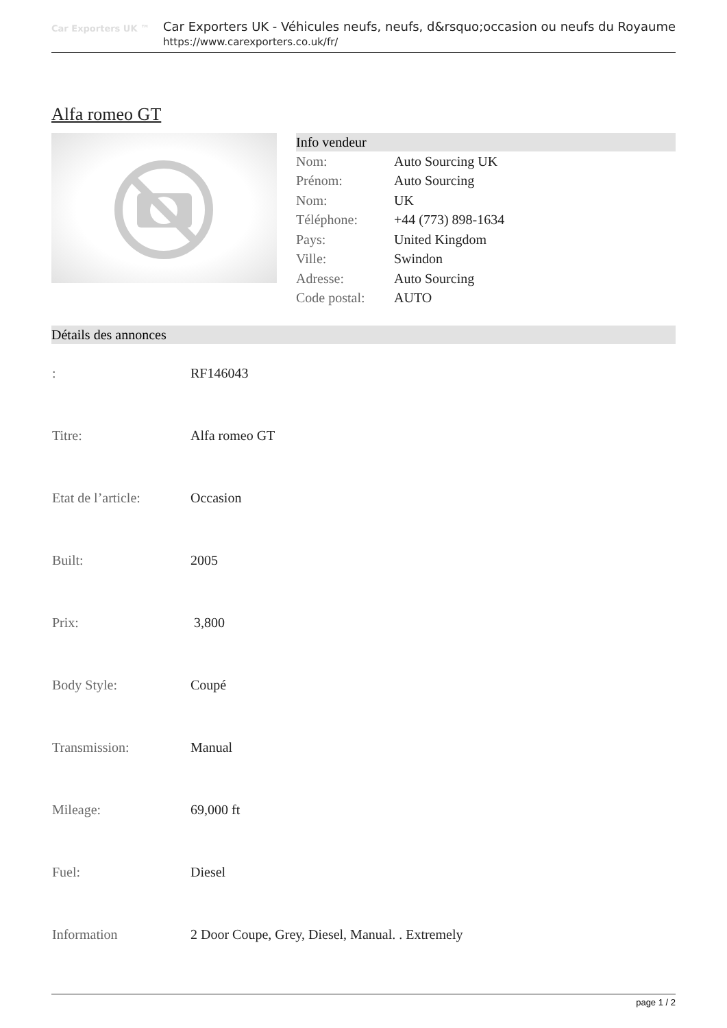Car Exporters UK ™
Car Exporters UK - Véhicules neufs, neufs, d&rsquo;occasion ou neufs du Royaume
https://www.carexporters.co.uk/fr/
Alfa romeo GT
Info vendeur
| Nom: | Auto Sourcing UK |
| Prénom: | Auto Sourcing |
| Nom: | UK |
| Téléphone: | +44 (773) 898-1634 |
| Pays: | United Kingdom |
| Ville: | Swindon |
| Adresse: | Auto Sourcing |
| Code postal: | AUTO |
Détails des annonces
| : | RF146043 |
| Titre: | Alfa romeo GT |
| Etat de l’article: | Occasion |
| Built: | 2005 |
| Prix: | 3,800 |
| Body Style: | Coupé |
| Transmission: | Manual |
| Mileage: | 69,000 ft |
| Fuel: | Diesel |
| Information | 2 Door Coupe, Grey, Diesel, Manual. . Extremely |
page 1 / 2